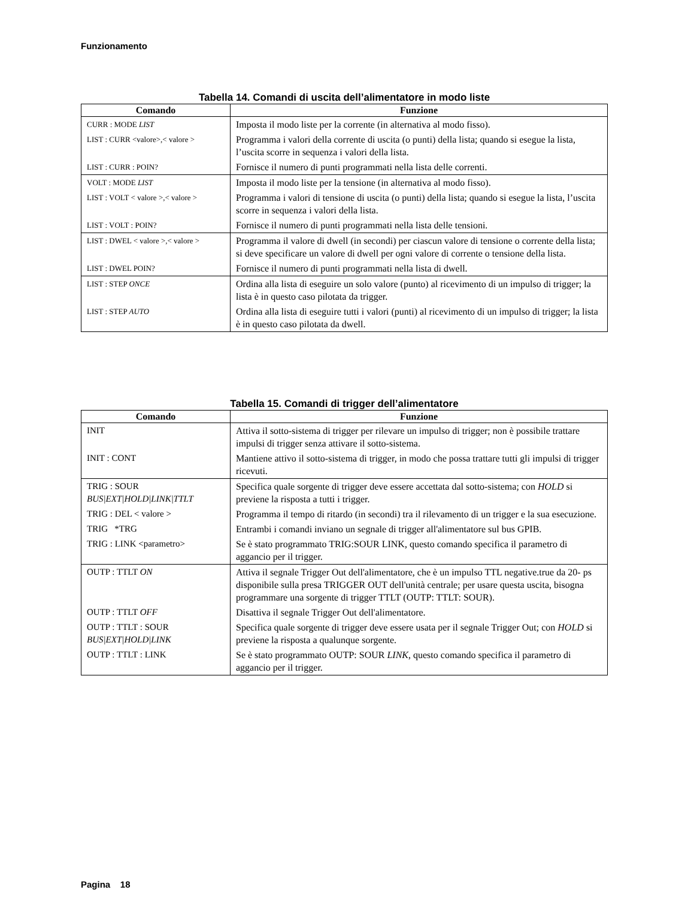Funzionamento
Tabella 14. Comandi di uscita dell’alimentatore in modo liste
| Comando | Funzione |
| --- | --- |
| CURR : MODE LIST | Imposta il modo liste per la corrente (in alternativa al modo fisso). |
| LIST : CURR <valore>,< valore > | Programma i valori della corrente di uscita (o punti) della lista; quando si esegue la lista, l’uscita scorre in sequenza i valori della lista. |
| LIST : CURR : POIN? | Fornisce il numero di punti programmati nella lista delle correnti. |
| VOLT : MODE LIST | Imposta il modo liste per la tensione (in alternativa al modo fisso). |
| LIST : VOLT < valore >,< valore > | Programma i valori di tensione di uscita (o punti) della lista; quando si esegue la lista, l’uscita scorre in sequenza i valori della lista. |
| LIST : VOLT : POIN? | Fornisce il numero di punti programmati nella lista delle tensioni. |
| LIST : DWEL < valore >,< valore > | Programma il valore di dwell (in secondi) per ciascun valore di tensione o corrente della lista; si deve specificare un valore di dwell per ogni valore di corrente o tensione della lista. |
| LIST : DWEL POIN? | Fornisce il numero di punti programmati nella lista di dwell. |
| LIST : STEP ONCE | Ordina alla lista di eseguire un solo valore (punto) al ricevimento di un impulso di trigger; la lista è in questo caso pilotata da trigger. |
| LIST : STEP AUTO | Ordina alla lista di eseguire tutti i valori (punti) al ricevimento di un impulso di trigger; la lista è in questo caso pilotata da dwell. |
Tabella 15. Comandi di trigger dell’alimentatore
| Comando | Funzione |
| --- | --- |
| INIT | Attiva il sotto-sistema di trigger per rilevare un impulso di trigger; non è possibile trattare impulsi di trigger senza attivare il sotto-sistema. |
| INIT : CONT | Mantiene attivo il sotto-sistema di trigger, in modo che possa trattare tutti gli impulsi di trigger ricevuti. |
| TRIG : SOUR BUS/EXT/HOLD/LINK/TTLT | Specifica quale sorgente di trigger deve essere accettata dal sotto-sistema; con HOLD si previene la risposta a tutti i trigger. |
| TRIG : DEL < valore > | Programma il tempo di ritardo (in secondi) tra il rilevamento di un trigger e la sua esecuzione. |
| TRIG *TRG | Entrambi i comandi inviano un segnale di trigger all'alimentatore sul bus GPIB. |
| TRIG : LINK <parametro> | Se è stato programmato TRIG:SOUR LINK, questo comando specifica il parametro di aggancio per il trigger. |
| OUTP : TTLT ON | Attiva il segnale Trigger Out dell'alimentatore, che è un impulso TTL negative.true da 20- ps disponibile sulla presa TRIGGER OUT dell'unità centrale; per usare questa uscita, bisogna programmare una sorgente di trigger TTLT (OUTP: TTLT: SOUR). |
| OUTP : TTLT OFF | Disattiva il segnale Trigger Out dell'alimentatore. |
| OUTP : TTLT : SOUR BUS/EXT/HOLD/LINK | Specifica quale sorgente di trigger deve essere usata per il segnale Trigger Out; con HOLD si previene la risposta a qualunque sorgente. |
| OUTP : TTLT : LINK | Se è stato programmato OUTP: SOUR LINK , questo comando specifica il parametro di aggancio per il trigger. |
Pagina 18